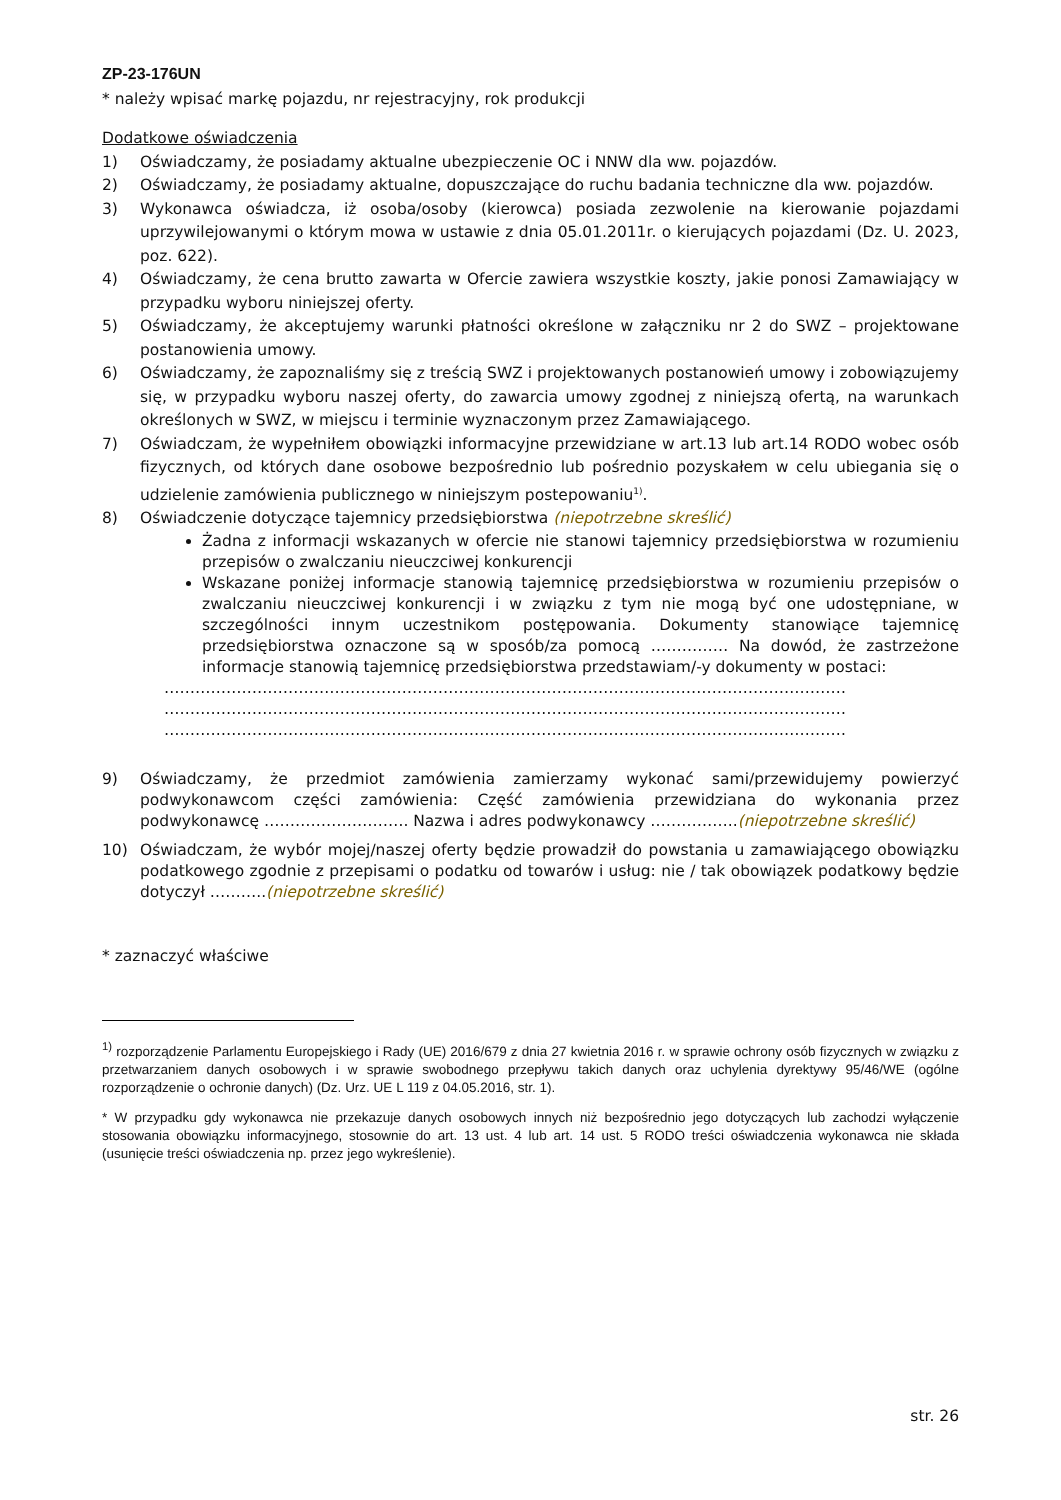ZP-23-176UN
* należy wpisać markę pojazdu, nr rejestracyjny, rok produkcji
Dodatkowe oświadczenia
1) Oświadczamy, że posiadamy aktualne ubezpieczenie OC i NNW dla ww. pojazdów.
2) Oświadczamy, że posiadamy aktualne, dopuszczające do ruchu badania techniczne dla ww. pojazdów.
3) Wykonawca oświadcza, iż osoba/osoby (kierowca) posiada zezwolenie na kierowanie pojazdami uprzywilejowanymi o którym mowa w ustawie z dnia 05.01.2011r. o kierujących pojazdami (Dz. U. 2023, poz. 622).
4) Oświadczamy, że cena brutto zawarta w Ofercie zawiera wszystkie koszty, jakie ponosi Zamawiający w przypadku wyboru niniejszej oferty.
5) Oświadczamy, że akceptujemy warunki płatności określone w załączniku nr 2 do SWZ – projektowane postanowienia umowy.
6) Oświadczamy, że zapoznaliśmy się z treścią SWZ i projektowanych postanowień umowy i zobowiązujemy się, w przypadku wyboru naszej oferty, do zawarcia umowy zgodnej z niniejszą ofertą, na warunkach określonych w SWZ, w miejscu i terminie wyznaczonym przez Zamawiającego.
7) Oświadczam, że wypełniłem obowiązki informacyjne przewidziane w art.13 lub art.14 RODO wobec osób fizycznych, od których dane osobowe bezpośrednio lub pośrednio pozyskałem w celu ubiegania się o udzielenie zamówienia publicznego w niniejszym postepowaniu<sup>1)</sup>.
8) Oświadczenie dotyczące tajemnicy przedsiębiorstwa (niepotrzebne skreślić)
Żadna z informacji wskazanych w ofercie nie stanowi tajemnicy przedsiębiorstwa w rozumieniu przepisów o zwalczaniu nieuczciwej konkurencji
Wskazane poniżej informacje stanowią tajemnicę przedsiębiorstwa w rozumieniu przepisów o zwalczaniu nieuczciwej konkurencji i w związku z tym nie mogą być one udostępniane, w szczególności innym uczestnikom postępowania. Dokumenty stanowiące tajemnicę przedsiębiorstwa oznaczone są w sposób/za pomocą …………… Na dowód, że zastrzeżone informacje stanowią tajemnicę przedsiębiorstwa przedstawiam/-y dokumenty w postaci:
……………………………………………………………………………………………………………………
……………………………………………………………………………………………………………………
……………………………………………………………………………………………………………………
9) Oświadczamy, że przedmiot zamówienia zamierzamy wykonać sami/przewidujemy powierzyć podwykonawcom części zamówienia: Część zamówienia przewidziana do wykonania przez podwykonawcę ………………………. Nazwa i adres podwykonawcy ……………..(niepotrzebne skreślić)
10) Oświadczam, że wybór mojej/naszej oferty będzie prowadził do powstania u zamawiającego obowiązku podatkowego zgodnie z przepisami o podatku od towarów i usług: nie / tak obowiązek podatkowy będzie dotyczył ………..(niepotrzebne skreślić)
* zaznaczyć właściwe
<sup>1)</sup> rozporządzenie Parlamentu Europejskiego i Rady (UE) 2016/679 z dnia 27 kwietnia 2016 r. w sprawie ochrony osób fizycznych w związku z przetwarzaniem danych osobowych i w sprawie swobodnego przepływu takich danych oraz uchylenia dyrektywy 95/46/WE (ogólne rozporządzenie o ochronie danych) (Dz. Urz. UE L 119 z 04.05.2016, str. 1).
* W przypadku gdy wykonawca nie przekazuje danych osobowych innych niż bezpośrednio jego dotyczących lub zachodzi wyłączenie stosowania obowiązku informacyjnego, stosownie do art. 13 ust. 4 lub art. 14 ust. 5 RODO treści oświadczenia wykonawca nie składa (usunięcie treści oświadczenia np. przez jego wykreślenie).
str. 26